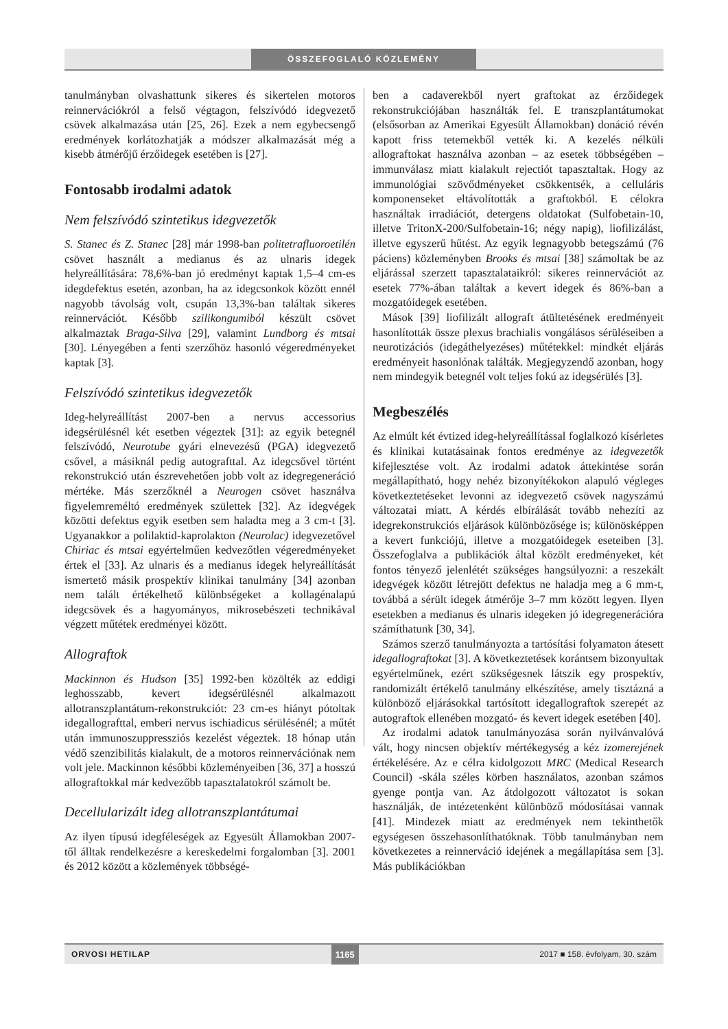ÖSSZEFOGLALÓ KÖZLEMÉNY
tanulmányban olvashattunk sikeres és sikertelen motoros reinnervációkról a felső végtagon, felszívódó idegvezető csövek alkalmazása után [25, 26]. Ezek a nem egybecsengő eredmények korlátozhatják a módszer alkalmazását még a kisebb átmérőjű érzőidegek esetében is [27].
Fontosabb irodalmi adatok
Nem felszívódó szintetikus idegvezetők
S. Stanec és Z. Stanec [28] már 1998-ban politetrafluoroetilén csövet használt a medianus és az ulnaris idegek helyreállítására: 78,6%-ban jó eredményt kaptak 1,5–4 cm-es idegdefektus esetén, azonban, ha az idegcsonkok között ennél nagyobb távolság volt, csupán 13,3%-ban találtak sikeres reinnervációt. Később szilikongumiból készült csövet alkalmaztak Braga-Silva [29], valamint Lundborg és mtsai [30]. Lényegében a fenti szerzőhöz hasonló végeredményeket kaptak [3].
Felszívódó szintetikus idegvezetők
Ideg-helyreállítást 2007-ben a nervus accessorius idegsérülésnél két esetben végeztek [31]: az egyik betegnél felszívódó, Neurotube gyári elnevezésű (PGA) idegvezető csővel, a másiknál pedig autografttal. Az idegcsővel történt rekonstrukció után észrevehetően jobb volt az idegregeneráció mértéke. Más szerzőknél a Neurogen csövet használva figyelemreméltó eredmények születtek [32]. Az idegvégek közötti defektus egyik esetben sem haladta meg a 3 cm-t [3]. Ugyanakkor a polilaktid-kaprolakton (Neurolac) idegvezetővel Chiriac és mtsai egyértelműen kedvezőtlen végeredményeket értek el [33]. Az ulnaris és a medianus idegek helyreállítását ismertető másik prospektív klinikai tanulmány [34] azonban nem talált értékelhető különbségeket a kollagénalapú idegcsövek és a hagyományos, mikrosebészeti technikával végzett műtétek eredményei között.
Allograftok
Mackinnon és Hudson [35] 1992-ben közölték az eddigi leghosszabb, kevert idegsérülésnél alkalmazott allotranszplantátum-rekonstrukciót: 23 cm-es hiányt pótoltak idegallografttal, emberi nervus ischiadicus sérülésénél; a műtét után immunoszuppressziós kezelést végeztek. 18 hónap után védő szenzibilitás kialakult, de a motoros reinnervációnak nem volt jele. Mackinnon későbbi közleményeiben [36, 37] a hosszú allograftokkal már kedvezőbb tapasztalatokról számolt be.
Decellularizált ideg allotranszplantátumai
Az ilyen típusú idegféleségek az Egyesült Államokban 2007-től álltak rendelkezésre a kereskedelmi forgalomban [3]. 2001 és 2012 között a közlemények többségé-
ben a cadaverekből nyert graftokat az érzőidegek rekonstrukciójában használták fel. E transzplantátumokat (elsősorban az Amerikai Egyesült Államokban) donáció révén kapott friss tetemekből vették ki. A kezelés nélküli allograftokat használva azonban – az esetek többségében – immunválasz miatt kialakult rejectiót tapasztaltak. Hogy az immunológiai szövődményeket csökkentsék, a celluláris komponenseket eltávolították a graftokból. E célokra használtak irradiációt, detergens oldatokat (Sulfobetain-10, illetve TritonX-200/Sulfobetain-16; négy napig), liofilizálást, illetve egyszerű hűtést. Az egyik legnagyobb betegszámú (76 páciens) közleményben Brooks és mtsai [38] számoltak be az eljárással szerzett tapasztalataikról: sikeres reinnervációt az esetek 77%-ában találtak a kevert idegek és 86%-ban a mozgatóidegek esetében.
Mások [39] liofilizált allograft átültetésének eredményeit hasonlították össze plexus brachialis vongálásos sérüléseiben a neurotizációs (idegáthelyezéses) műtétekkel: mindkét eljárás eredményeit hasonlónak találták. Megjegyzendő azonban, hogy nem mindegyik betegnél volt teljes fokú az idegsérülés [3].
Megbeszélés
Az elmúlt két évtized ideg-helyreállítással foglalkozó kísérletes és klinikai kutatásainak fontos eredménye az idegvezetők kifejlesztése volt. Az irodalmi adatok áttekintése során megállapítható, hogy nehéz bizonyítékokon alapuló végleges következtetéseket levonni az idegvezető csövek nagyszámú változatai miatt. A kérdés elbírálását tovább nehezíti az idegrekonstrukciós eljárások különbözősége is; különösképpen a kevert funkciójú, illetve a mozgatóidegek eseteiben [3]. Összefoglalva a publikációk által közölt eredményeket, két fontos tényező jelenlétét szükséges hangsúlyozni: a reszekált idegvégek között létrejött defektus ne haladja meg a 6 mm-t, továbbá a sérült idegek átmérője 3–7 mm között legyen. Ilyen esetekben a medianus és ulnaris idegeken jó idegregenerációra számíthatunk [30, 34].
Számos szerző tanulmányozta a tartósítási folyamaton átesett idegallograftokat [3]. A következtetések korántsem bizonyultak egyértelműnek, ezért szükségesnek látszik egy prospektív, randomizált értékelő tanulmány elkészítése, amely tisztázná a különböző eljárásokkal tartósított idegallograftok szerepét az autograftok ellenében mozgató- és kevert idegek esetében [40].
Az irodalmi adatok tanulmányozása során nyilvánvalóvá vált, hogy nincsen objektív mértékegység a kéz izomerejének értékelésére. Az e célra kidolgozott MRC (Medical Research Council) -skála széles körben használatos, azonban számos gyenge pontja van. Az átdolgozott változatot is sokan használják, de intézetenként különböző módosításai vannak [41]. Mindezek miatt az eredmények nem tekinthetők egységesen összehasonlíthatóknak. Több tanulmányban nem következetes a reinnerváció idejének a megállapítása sem [3]. Más publikációkban
ORVOSI HETILAP 1165 2017 ■ 158. évfolyam, 30. szám